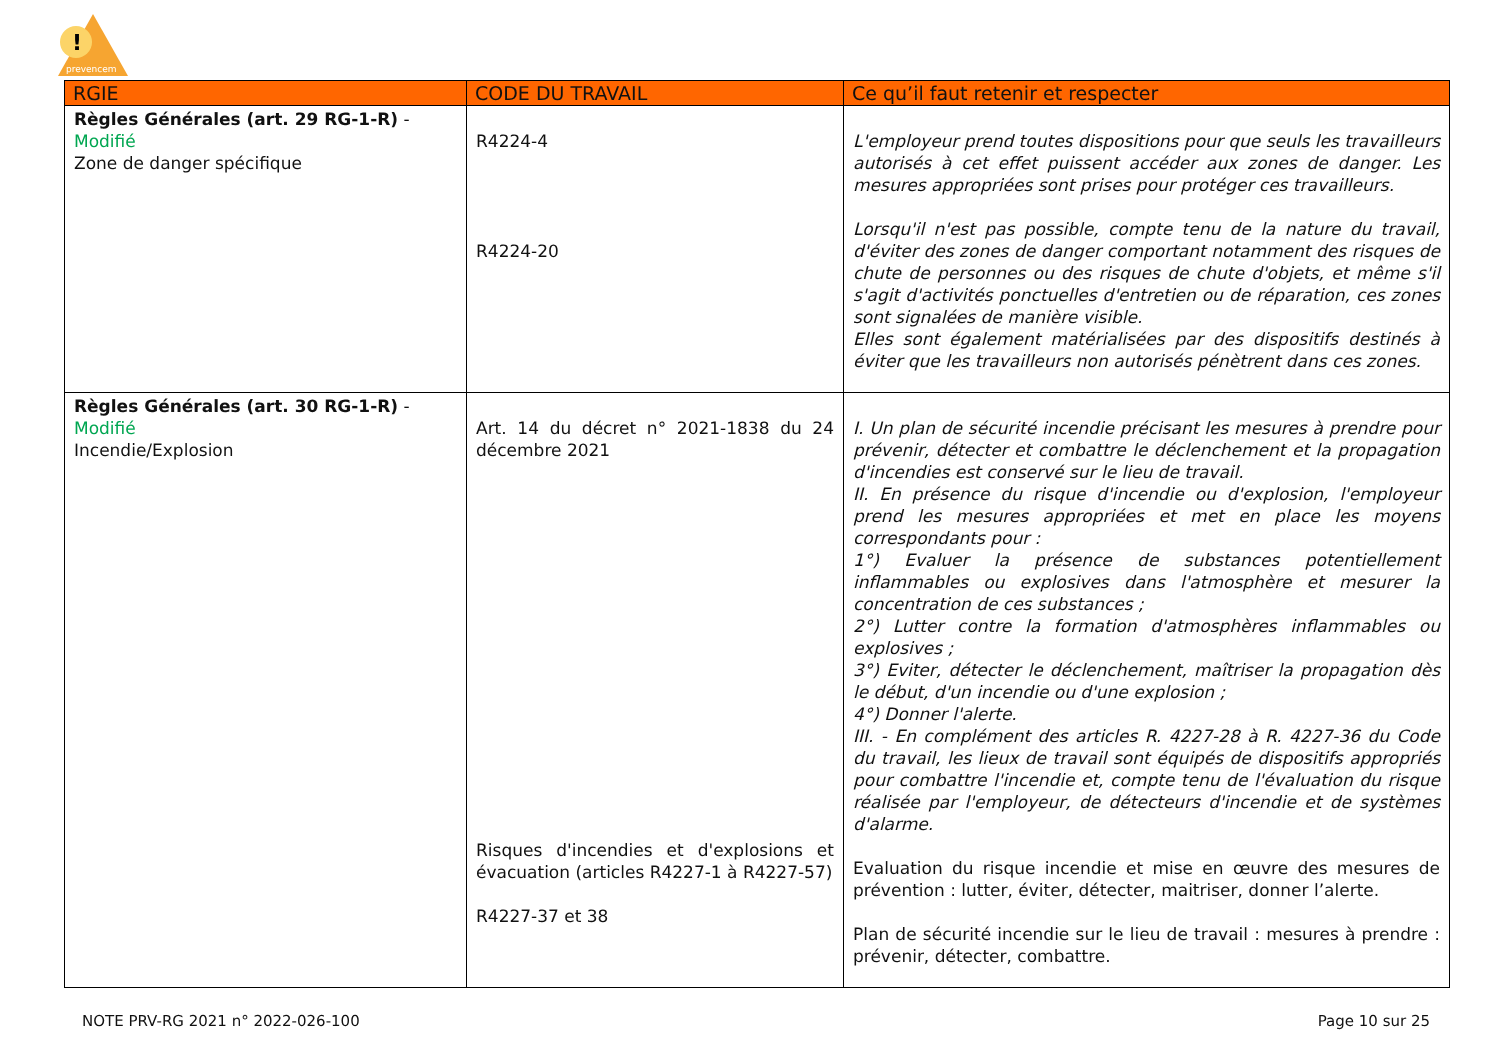!
prevencem
| RGIE | CODE DU TRAVAIL | Ce qu’il faut retenir et respecter |
| --- | --- | --- |
| Règles Générales (art. 29 RG-1-R) - Modifié Zone de danger spécifique | R4224-4 R4224-20 | L'employeur prend toutes dispositions pour que seuls les travailleurs autorisés à cet effet puissent accéder aux zones de danger. Les mesures appropriées sont prises pour protéger ces travailleurs. Lorsqu'il n'est pas possible, compte tenu de la nature du travail, d'éviter des zones de danger comportant notamment des risques de chute de personnes ou des risques de chute d'objets, et même s'il s'agit d'activités ponctuelles d'entretien ou de réparation, ces zones sont signalées de manière visible. Elles sont également matérialisées par des dispositifs destinés à éviter que les travailleurs non autorisés pénètrent dans ces zones. |
| Règles Générales (art. 30 RG-1-R) - Modifié Incendie/Explosion | Art. 14 du décret n° 2021-1838 du 24 décembre 2021 Risques d'incendies et d'explosions et évacuation (articles R4227-1 à R4227-57) R4227-37 et 38 | I. Un plan de sécurité incendie précisant les mesures à prendre pour prévenir, détecter et combattre le déclenchement et la propagation d'incendies est conservé sur le lieu de travail. II. En présence du risque d'incendie ou d'explosion, l'employeur prend les mesures appropriées et met en place les moyens correspondants pour : 1°) Evaluer la présence de substances potentiellement inflammables ou explosives dans l'atmosphère et mesurer la concentration de ces substances ; 2°) Lutter contre la formation d'atmosphères inflammables ou explosives ; 3°) Eviter, détecter le déclenchement, maîtriser la propagation dès le début, d'un incendie ou d'une explosion ; 4°) Donner l'alerte. III. - En complément des articles R. 4227-28 à R. 4227-36 du Code du travail, les lieux de travail sont équipés de dispositifs appropriés pour combattre l'incendie et, compte tenu de l'évaluation du risque réalisée par l'employeur, de détecteurs d'incendie et de systèmes d'alarme. Evaluation du risque incendie et mise en œuvre des mesures de prévention : lutter, éviter, détecter, maitriser, donner l’alerte. Plan de sécurité incendie sur le lieu de travail : mesures à prendre : prévenir, détecter, combattre. |
NOTE PRV-RG 2021 n° 2022-026-100 Page 10 sur 25